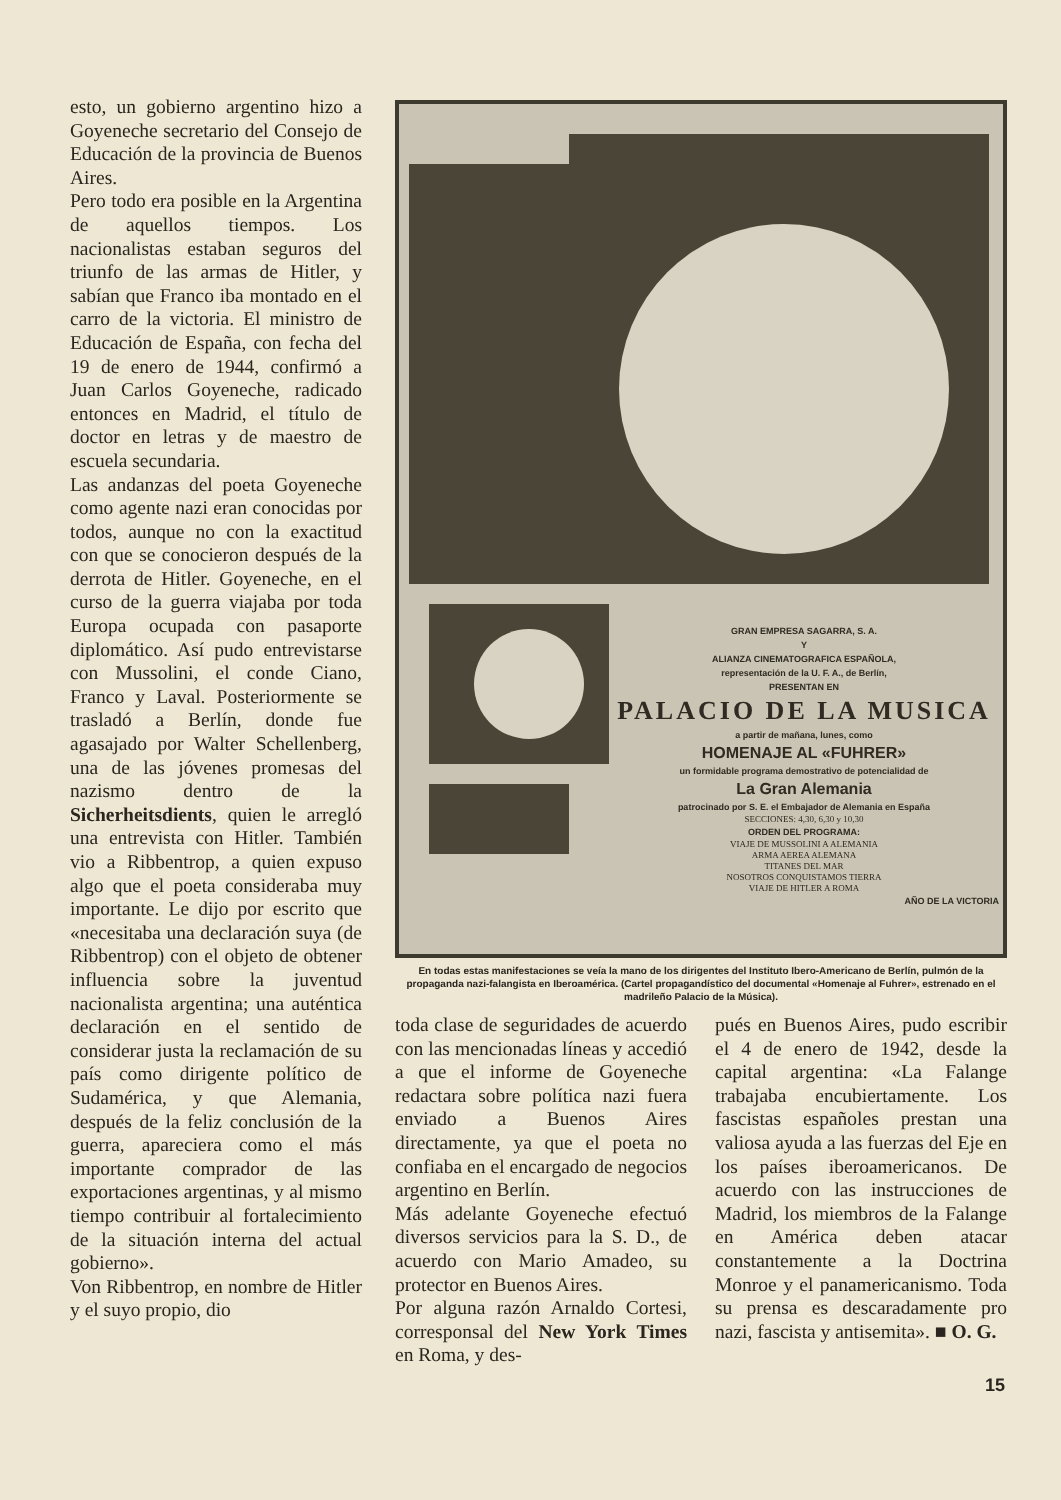esto, un gobierno argentino hizo a Goyeneche secretario del Consejo de Educación de la provincia de Buenos Aires.
Pero todo era posible en la Argentina de aquellos tiempos. Los nacionalistas estaban seguros del triunfo de las armas de Hitler, y sabían que Franco iba montado en el carro de la victoria. El ministro de Educación de España, con fecha del 19 de enero de 1944, confirmó a Juan Carlos Goyeneche, radicado entonces en Madrid, el título de doctor en letras y de maestro de escuela secundaria.
Las andanzas del poeta Goyeneche como agente nazi eran conocidas por todos, aunque no con la exactitud con que se conocieron después de la derrota de Hitler. Goyeneche, en el curso de la guerra viajaba por toda Europa ocupada con pasaporte diplomático. Así pudo entrevistarse con Mussolini, el conde Ciano, Franco y Laval. Posteriormente se trasladó a Berlín, donde fue agasajado por Walter Schellenberg, una de las jóvenes promesas del nazismo dentro de la Sicherheitsdients, quien le arregló una entrevista con Hitler. También vio a Ribbentrop, a quien expuso algo que el poeta consideraba muy importante. Le dijo por escrito que «necesitaba una declaración suya (de Ribbentrop) con el objeto de obtener influencia sobre la juventud nacionalista argentina; una auténtica declaración en el sentido de considerar justa la reclamación de su país como dirigente político de Sudamérica, y que Alemania, después de la feliz conclusión de la guerra, apareciera como el más importante comprador de las exportaciones argentinas, y al mismo tiempo contribuir al fortalecimiento de la situación interna del actual gobierno».
Von Ribbentrop, en nombre de Hitler y el suyo propio, dio
GRAN EMPRESA SAGARRA, S. A.
Y
ALIANZA CINEMATOGRAFICA ESPAÑOLA,
representación de la U. F. A., de Berlín,
PRESENTAN EN
PALACIO DE LA MUSICA
a partir de mañana, lunes, como
HOMENAJE AL «FUHRER»
un formidable programa demostrativo de potencialidad de
La Gran Alemania
patrocinado por S. E. el Embajador de Alemania en España
SECCIONES: 4,30, 6,30 y 10,30
ORDEN DEL PROGRAMA:
VIAJE DE MUSSOLINI A ALEMANIA
ARMA AEREA ALEMANA
TITANES DEL MAR
NOSOTROS CONQUISTAMOS TIERRA
VIAJE DE HITLER A ROMA
AÑO DE LA VICTORIA
En todas estas manifestaciones se veía la mano de los dirigentes del Instituto Ibero-Americano de Berlín, pulmón de la propaganda nazi-falangista en Iberoamérica. (Cartel propagandístico del documental «Homenaje al Fuhrer», estrenado en el madrileño Palacio de la Música).
toda clase de seguridades de acuerdo con las mencionadas líneas y accedió a que el informe de Goyeneche redactara sobre política nazi fuera enviado a Buenos Aires directamente, ya que el poeta no confiaba en el encargado de negocios argentino en Berlín.
Más adelante Goyeneche efectuó diversos servicios para la S. D., de acuerdo con Mario Amadeo, su protector en Buenos Aires.
Por alguna razón Arnaldo Cortesi, corresponsal del New York Times en Roma, y des-
pués en Buenos Aires, pudo escribir el 4 de enero de 1942, desde la capital argentina: «La Falange trabajaba encubiertamente. Los fascistas españoles prestan una valiosa ayuda a las fuerzas del Eje en los países iberoamericanos. De acuerdo con las instrucciones de Madrid, los miembros de la Falange en América deben atacar constantemente a la Doctrina Monroe y el panamericanismo. Toda su prensa es descaradamente pro nazi, fascista y antisemita». ■ O. G.
15